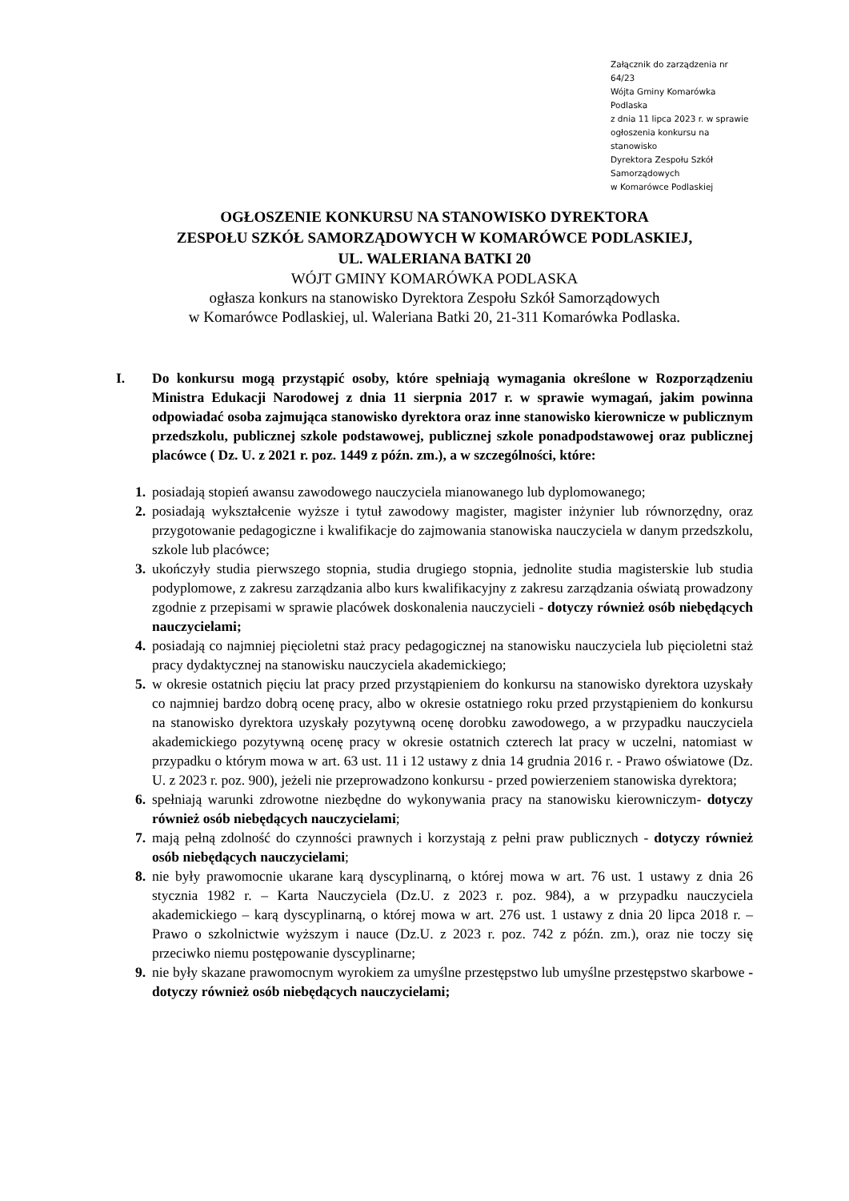Załącznik do zarządzenia nr 64/23
Wójta Gminy Komarówka Podlaska
z dnia 11 lipca 2023 r. w sprawie
ogłoszenia konkursu na stanowisko
Dyrektora Zespołu Szkół Samorządowych
w Komarówce Podlaskiej
OGŁOSZENIE KONKURSU NA STANOWISKO DYREKTORA
ZESPOŁU SZKÓŁ SAMORZĄDOWYCH W KOMARÓWCE PODLASKIEJ,
UL. WALERIANA BATKI 20
WÓJT GMINY KOMARÓWKA PODLASKA
ogłasza konkurs na stanowisko Dyrektora Zespołu Szkół Samorządowych
w Komarówce Podlaskiej, ul. Waleriana Batki 20, 21-311 Komarówka Podlaska.
I. Do konkursu mogą przystąpić osoby, które spełniają wymagania określone w Rozporządzeniu Ministra Edukacji Narodowej z dnia 11 sierpnia 2017 r. w sprawie wymagań, jakim powinna odpowiadać osoba zajmująca stanowisko dyrektora oraz inne stanowisko kierownicze w publicznym przedszkolu, publicznej szkole podstawowej, publicznej szkole ponadpodstawowej oraz publicznej placówce ( Dz. U. z 2021 r. poz. 1449 z późn. zm.), a w szczególności, które:
1. posiadają stopień awansu zawodowego nauczyciela mianowanego lub dyplomowanego;
2. posiadają wykształcenie wyższe i tytuł zawodowy magister, magister inżynier lub równorzędny, oraz przygotowanie pedagogiczne i kwalifikacje do zajmowania stanowiska nauczyciela w danym przedszkolu, szkole lub placówce;
3. ukończyły studia pierwszego stopnia, studia drugiego stopnia, jednolite studia magisterskie lub studia podyplomowe, z zakresu zarządzania albo kurs kwalifikacyjny z zakresu zarządzania oświatą prowadzony zgodnie z przepisami w sprawie placówek doskonalenia nauczycieli - dotyczy również osób niebędących nauczycielami;
4. posiadają co najmniej pięcioletni staż pracy pedagogicznej na stanowisku nauczyciela lub pięcioletni staż pracy dydaktycznej na stanowisku nauczyciela akademickiego;
5. w okresie ostatnich pięciu lat pracy przed przystąpieniem do konkursu na stanowisko dyrektora uzyskały co najmniej bardzo dobrą ocenę pracy, albo w okresie ostatniego roku przed przystąpieniem do konkursu na stanowisko dyrektora uzyskały pozytywną ocenę dorobku zawodowego, a w przypadku nauczyciela akademickiego pozytywną ocenę pracy w okresie ostatnich czterech lat pracy w uczelni, natomiast w przypadku o którym mowa w art. 63 ust. 11 i 12 ustawy z dnia 14 grudnia 2016 r. - Prawo oświatowe (Dz. U. z 2023 r. poz. 900), jeżeli nie przeprowadzono konkursu - przed powierzeniem stanowiska dyrektora;
6. spełniają warunki zdrowotne niezbędne do wykonywania pracy na stanowisku kierowniczym- dotyczy również osób niebędących nauczycielami;
7. mają pełną zdolność do czynności prawnych i korzystają z pełni praw publicznych - dotyczy również osób niebędących nauczycielami;
8. nie były prawomocnie ukarane karą dyscyplinarną, o której mowa w art. 76 ust. 1 ustawy z dnia 26 stycznia 1982 r. – Karta Nauczyciela (Dz.U. z 2023 r. poz. 984), a w przypadku nauczyciela akademickiego – karą dyscyplinarną, o której mowa w art. 276 ust. 1 ustawy z dnia 20 lipca 2018 r. – Prawo o szkolnictwie wyższym i nauce (Dz.U. z 2023 r. poz. 742 z późn. zm.), oraz nie toczy się przeciwko niemu postępowanie dyscyplinarne;
9. nie były skazane prawomocnym wyrokiem za umyślne przestępstwo lub umyślne przestępstwo skarbowe - dotyczy również osób niebędących nauczycielami;